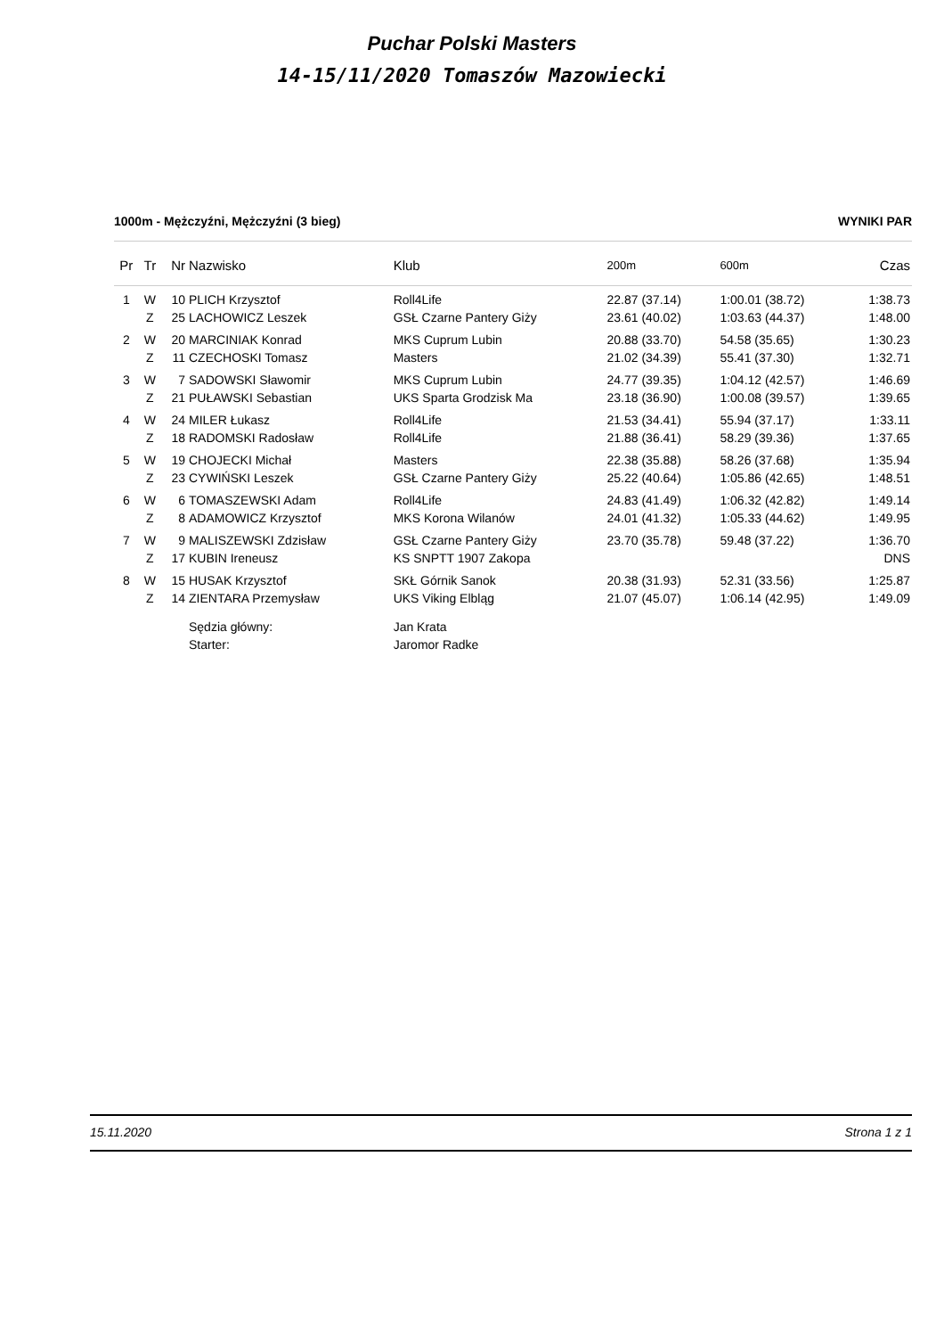Puchar Polski Masters
14-15/11/2020 Tomaszów Mazowiecki
1000m - Mężczyźni, Mężczyźni (3 bieg) WYNIKI PAR
| Pr | Tr | Nr | Nazwisko | Klub | 200m | 600m | Czas |
| --- | --- | --- | --- | --- | --- | --- | --- |
| 1 | W | 10 | PLICH Krzysztof | Roll4Life | 22.87 (37.14) | 1:00.01 (38.72) | 1:38.73 |
| | Z | 25 | LACHOWICZ Leszek | GSŁ Czarne Pantery Giży | 23.61 (40.02) | 1:03.63 (44.37) | 1:48.00 |
| 2 | W | 20 | MARCINIAK Konrad | MKS Cuprum Lubin | 20.88 (33.70) | 54.58 (35.65) | 1:30.23 |
| | Z | 11 | CZECHOSKI Tomasz | Masters | 21.02 (34.39) | 55.41 (37.30) | 1:32.71 |
| 3 | W | 7 | SADOWSKI Sławomir | MKS Cuprum Lubin | 24.77 (39.35) | 1:04.12 (42.57) | 1:46.69 |
| | Z | 21 | PUŁAWSKI Sebastian | UKS Sparta Grodzisk Ma | 23.18 (36.90) | 1:00.08 (39.57) | 1:39.65 |
| 4 | W | 24 | MILER Łukasz | Roll4Life | 21.53 (34.41) | 55.94 (37.17) | 1:33.11 |
| | Z | 18 | RADOMSKI Radosław | Roll4Life | 21.88 (36.41) | 58.29 (39.36) | 1:37.65 |
| 5 | W | 19 | CHOJECKI Michał | Masters | 22.38 (35.88) | 58.26 (37.68) | 1:35.94 |
| | Z | 23 | CYWIŃSKI Leszek | GSŁ Czarne Pantery Giży | 25.22 (40.64) | 1:05.86 (42.65) | 1:48.51 |
| 6 | W | 6 | TOMASZEWSKI Adam | Roll4Life | 24.83 (41.49) | 1:06.32 (42.82) | 1:49.14 |
| | Z | 8 | ADAMOWICZ Krzysztof | MKS Korona Wilanów | 24.01 (41.32) | 1:05.33 (44.62) | 1:49.95 |
| 7 | W | 9 | MALISZEWSKI Zdzisław | GSŁ Czarne Pantery Giży | 23.70 (35.78) | 59.48 (37.22) | 1:36.70 |
| | Z | 17 | KUBIN Ireneusz | KS SNPTT 1907 Zakopa | | | DNS |
| 8 | W | 15 | HUSAK Krzysztof | SKŁ Górnik Sanok | 20.38 (31.93) | 52.31 (33.56) | 1:25.87 |
| | Z | 14 | ZIENTARA Przemysław | UKS Viking Elbląg | 21.07 (45.07) | 1:06.14 (42.95) | 1:49.09 |
| | | | Sędzia główny: | Jan Krata | | | |
| | | | Starter: | Jaromor Radke | | | |
15.11.2020 Strona 1 z 1